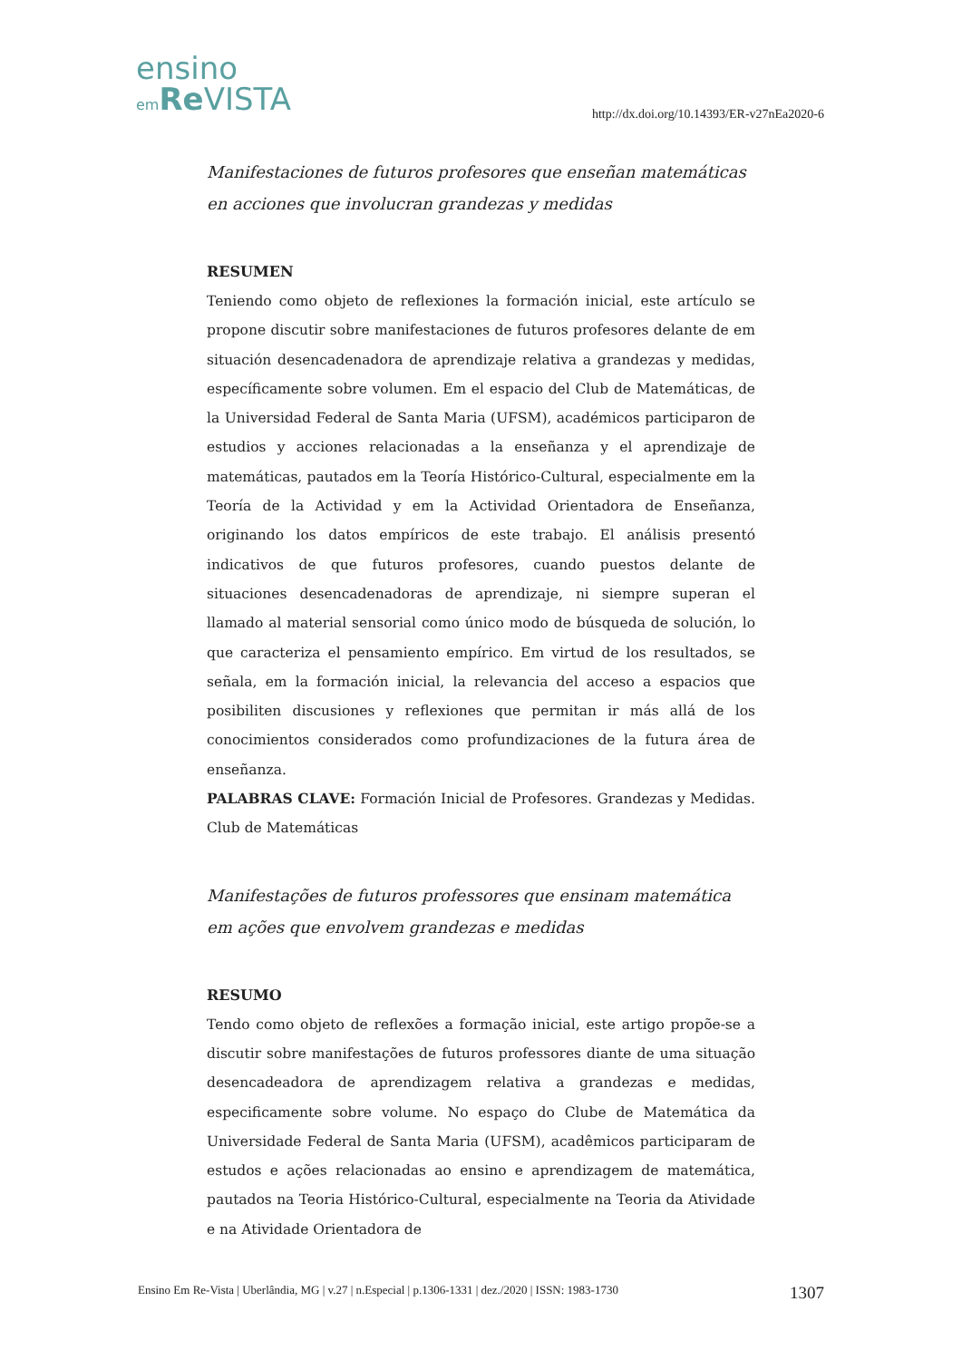ensino
em Re VISTA
http://dx.doi.org/10.14393/ER-v27nEa2020-6
Manifestaciones de futuros profesores que enseñan matemáticas en acciones que involucran grandezas y medidas
RESUMEN
Teniendo como objeto de reflexiones la formación inicial, este artículo se propone discutir sobre manifestaciones de futuros profesores delante de em situación desencadenadora de aprendizaje relativa a grandezas y medidas, específicamente sobre volumen. Em el espacio del Club de Matemáticas, de la Universidad Federal de Santa Maria (UFSM), académicos participaron de estudios y acciones relacionadas a la enseñanza y el aprendizaje de matemáticas, pautados em la Teoría Histórico-Cultural, especialmente em la Teoría de la Actividad y em la Actividad Orientadora de Enseñanza, originando los datos empíricos de este trabajo. El análisis presentó indicativos de que futuros profesores, cuando puestos delante de situaciones desencadenadoras de aprendizaje, ni siempre superan el llamado al material sensorial como único modo de búsqueda de solución, lo que caracteriza el pensamiento empírico. Em virtud de los resultados, se señala, em la formación inicial, la relevancia del acceso a espacios que posibiliten discusiones y reflexiones que permitan ir más allá de los conocimientos considerados como profundizaciones de la futura área de enseñanza.
PALABRAS CLAVE: Formación Inicial de Profesores. Grandezas y Medidas. Club de Matemáticas
Manifestações de futuros professores que ensinam matemática em ações que envolvem grandezas e medidas
RESUMO
Tendo como objeto de reflexões a formação inicial, este artigo propõe-se a discutir sobre manifestações de futuros professores diante de uma situação desencadeadora de aprendizagem relativa a grandezas e medidas, especificamente sobre volume. No espaço do Clube de Matemática da Universidade Federal de Santa Maria (UFSM), acadêmicos participaram de estudos e ações relacionadas ao ensino e aprendizagem de matemática, pautados na Teoria Histórico-Cultural, especialmente na Teoria da Atividade e na Atividade Orientadora de
Ensino Em Re-Vista | Uberlândia, MG | v.27 | n.Especial | p.1306-1331 | dez./2020 | ISSN: 1983-1730 1307